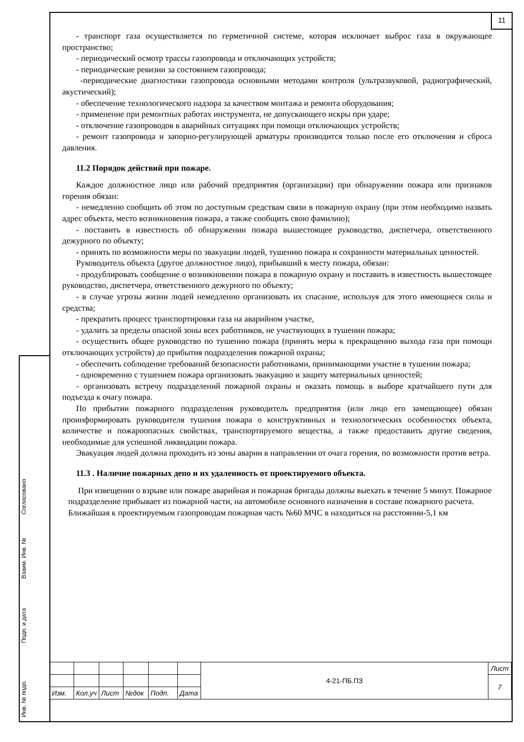11
Согласовано
Взаим. Инв. №
Подп. и дата
Инв. № подп.
- транспорт газа осуществляется по герметичной системе, которая исключает выброс газа в окружающее пространство;
- периодический осмотр трассы газопровода и отключающих устройств;
- периодические ревизии за состоянием газопровода;
-периодические диагностики газопровода основными методами контроля (ультразвуковой, радиографический, акустический);
- обеспечение технологического надзора за качеством монтажа и ремонта оборудования;
- применение при ремонтных работах инструмента, не допускающего искры при ударе;
- отключение газопроводов в аварийных ситуациях при помощи отключающих устройств;
- ремонт газопровода и запорно-регулирующей арматуры производится только после его отключения и сброса давления.
11.2 Порядок действий при пожаре.
Каждое должностное лицо или рабочий предприятия (организации) при обнаружении пожара или признаков горения обязан:
- немедленно сообщить об этом по доступным средствам связи в пожарную охрану (при этом необходимо назвать адрес объекта, место возникновения пожара, а также сообщить свою фамилию);
- поставить в известность об обнаружении пожара вышестоящее руководство, диспетчера, ответственного дежурного по объекту;
- принять по возможности меры по эвакуации людей, тушению пожара и сохранности материальных ценностей.
Руководитель объекта (другое должностное лицо), прибывший к месту пожара, обязан:
- продублировать сообщение о возникновении пожара в пожарную охрану и поставить в известность вышестоящее руководство, диспетчера, ответственного дежурного по объекту;
- в случае угрозы жизни людей немедленно организовать их спасание, используя для этого имеющиеся силы и средства;
- прекратить процесс транспортировки газа на аварийном участке,
- удалить за пределы опасной зоны всех работников, не участвующих в тушении пожара;
- осуществить общее руководство по тушению пожара (принять меры к прекращению выхода газа при помощи отключающих устройств) до прибытия подразделения пожарной охраны;
- обеспечить соблюдение требований безопасности работниками, принимающими участие в тушении пожара;
- одновременно с тушением пожара организовать эвакуацию и защиту материальных ценностей;
- организовать встречу подразделений пожарной охраны и оказать помощь в выборе кратчайшего пути для подъезда к очагу пожара.
По прибытии пожарного подразделения руководитель предприятия (или лицо его замещающее) обязан проинформировать руководителя тушения пожара о конструктивных и технологических особенностях объекта, количестве и пожароопасных свойствах, транспортируемого вещества, а также предоставить другие сведения, необходимые для успешной ликвидации пожара.
Эвакуация людей должна проходить из зоны аварии в направлении от очага горения, по возможности против ветра.
11.3 . Наличие пожарных депо и их удаленность от проектируемого объекта.
При извещении о взрыве или пожаре аварийная и пожарная бригады должны выехать в течение 5 минут. Пожарное подразделение прибывает из пожарной части, на автомобиле основного назначения в составе пожарного расчета. Ближайшая к проектируемым газопроводам пожарная часть №60 МЧС в находиться на расстоянии-5,1 км
| | | | | | | 4-21-ПБ.ПЗ | Лист |
| | | | | | | | 7 |
| Изм. | Кол.уч | Лист | №док | Подп. | Дата | | |